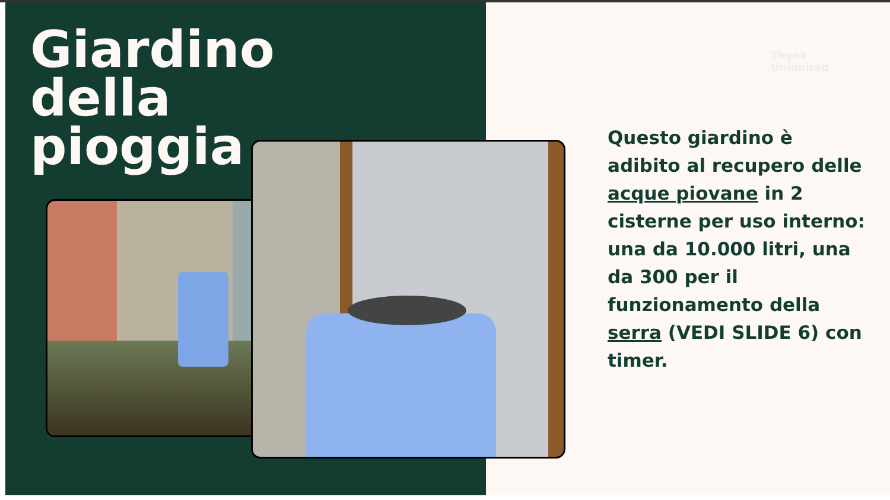Giardino
della
pioggia
Thynk
Unlimited
Questo giardino è adibito al recupero delle acque piovane in 2 cisterne per uso interno: una da 10.000 litri, una da 300 per il funzionamento della serra (VEDI SLIDE 6) con timer.